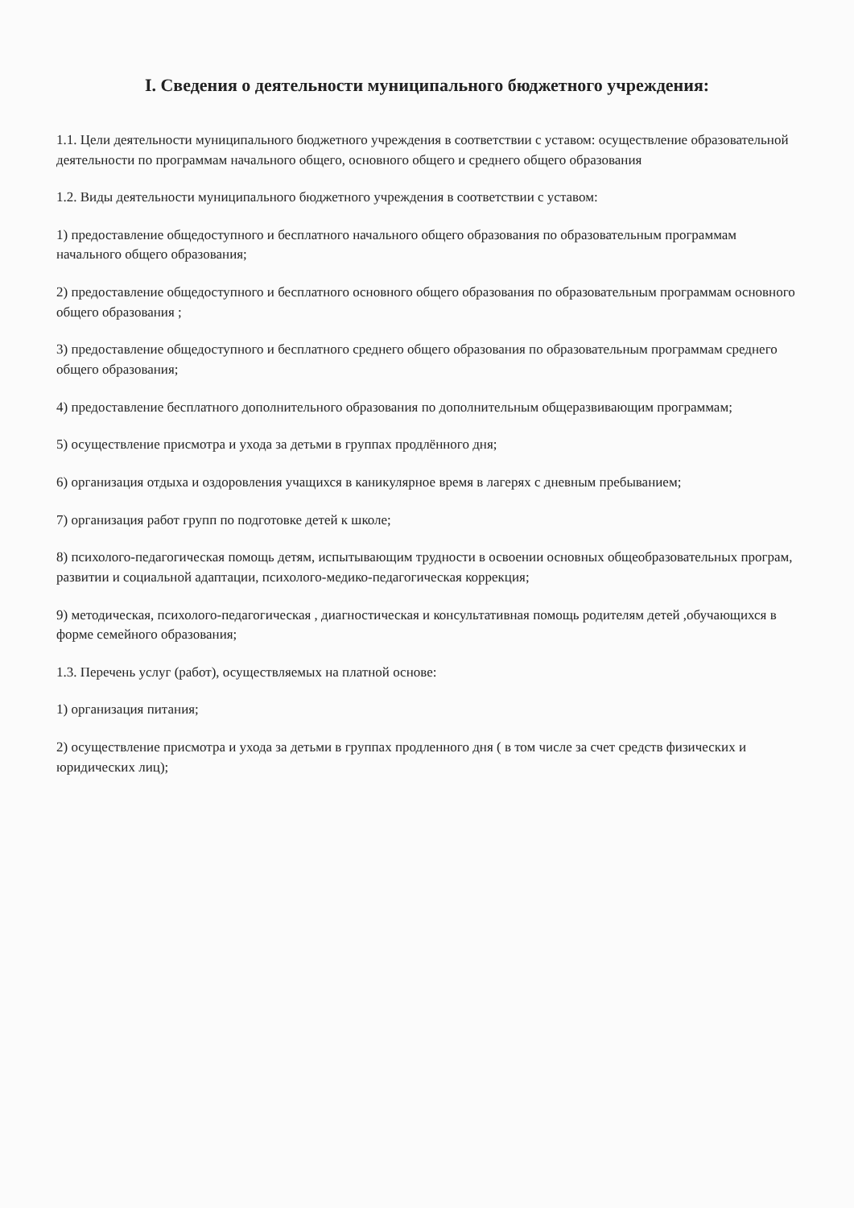I. Сведения о деятельности муниципального бюджетного учреждения:
1.1. Цели деятельности муниципального бюджетного учреждения в соответствии с уставом: осуществление образовательной деятельности по программам начального общего, основного общего и среднего общего образования
1.2. Виды деятельности муниципального бюджетного учреждения в соответствии с уставом:
1) предоставление общедоступного и бесплатного начального общего образования по образовательным программам начального общего образования;
2) предоставление общедоступного и бесплатного основного общего образования по образовательным программам основного общего образования ;
3) предоставление общедоступного и бесплатного среднего общего образования по образовательным программам среднего общего образования;
4) предоставление бесплатного дополнительного образования по дополнительным общеразвивающим программам;
5) осуществление присмотра и ухода за детьми в группах продлённого дня;
6) организация отдыха и оздоровления учащихся в каникулярное время в лагерях с дневным пребыванием;
7) организация работ групп по подготовке детей к школе;
8) психолого-педагогическая помощь детям, испытывающим трудности в освоении основных общеобразовательных програм, развитии и социальной адаптации, психолого-медико-педагогическая коррекция;
9) методическая, психолого-педагогическая , диагностическая и консультативная помощь родителям детей ,обучающихся в форме семейного образования;
1.3. Перечень услуг (работ), осуществляемых на платной основе:
1) организация питания;
2) осуществление присмотра и ухода за детьми в группах продленного дня ( в том числе за счет средств физических и юридических лиц);